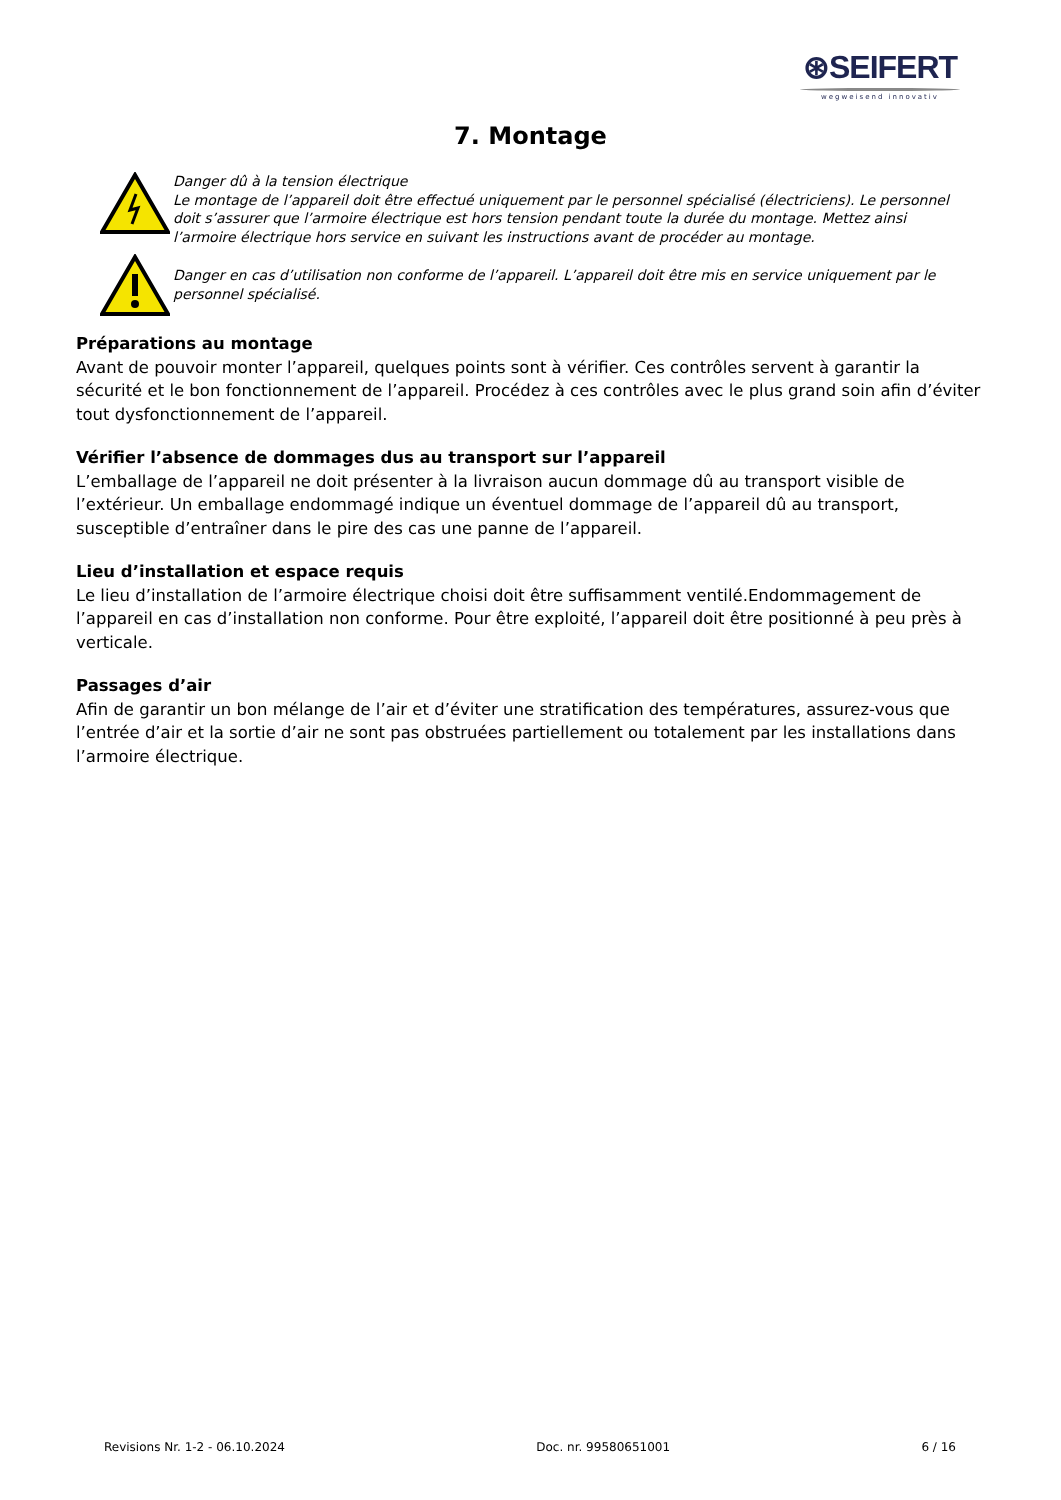⊛SEIFERT
wegweisend innovativ
7. Montage
Danger dû à la tension électrique
Le montage de l’appareil doit être effectué uniquement par le personnel spécialisé (électriciens). Le personnel doit s’assurer que l’armoire électrique est hors tension pendant toute la durée du montage. Mettez ainsi l’armoire électrique hors service en suivant les instructions avant de procéder au montage.
Danger en cas d’utilisation non conforme de l’appareil. L’appareil doit être mis en service uniquement par le personnel spécialisé.
Préparations au montage
Avant de pouvoir monter l’appareil, quelques points sont à vérifier. Ces contrôles servent à garantir la sécurité et le bon fonctionnement de l’appareil. Procédez à ces contrôles avec le plus grand soin afin d’éviter tout dysfonctionnement de l’appareil.
Vérifier l’absence de dommages dus au transport sur l’appareil
L’emballage de l’appareil ne doit présenter à la livraison aucun dommage dû au transport visible de l’extérieur. Un emballage endommagé indique un éventuel dommage de l’appareil dû au transport, susceptible d’entraîner dans le pire des cas une panne de l’appareil.
Lieu d’installation et espace requis
Le lieu d’installation de l’armoire électrique choisi doit être suffisamment ventilé.Endommagement de l’appareil en cas d’installation non conforme. Pour être exploité, l’appareil doit être positionné à peu près à verticale.
Passages d’air
Afin de garantir un bon mélange de l’air et d’éviter une stratification des températures, assurez-vous que l’entrée d’air et la sortie d’air ne sont pas obstruées partiellement ou totalement par les installations dans l’armoire électrique.
Revisions Nr. 1-2 - 06.10.2024 Doc. nr. 99580651001 6 / 16